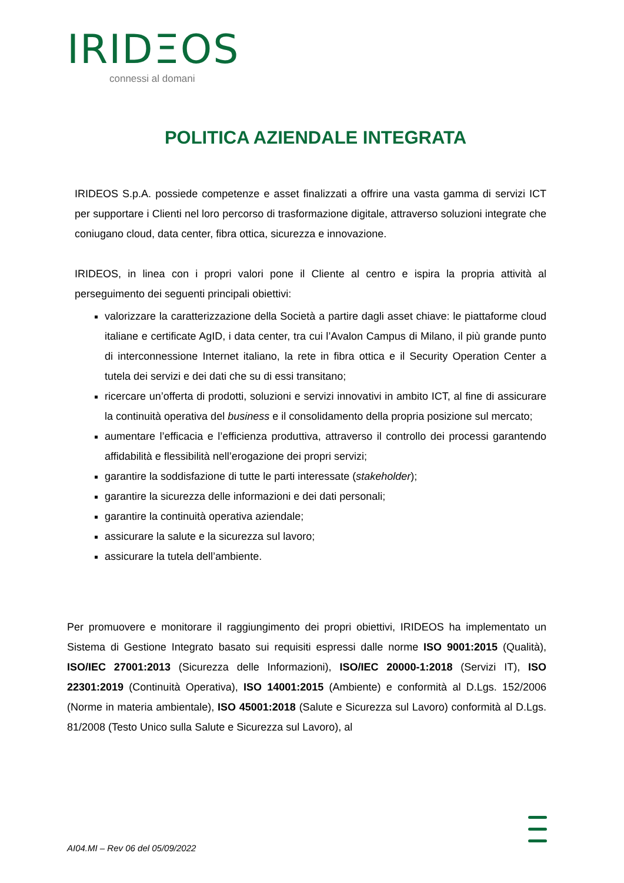IRIDΞOS
connessi al domani
POLITICA AZIENDALE INTEGRATA
IRIDEOS S.p.A. possiede competenze e asset finalizzati a offrire una vasta gamma di servizi ICT per supportare i Clienti nel loro percorso di trasformazione digitale, attraverso soluzioni integrate che coniugano cloud, data center, fibra ottica, sicurezza e innovazione.
IRIDEOS, in linea con i propri valori pone il Cliente al centro e ispira la propria attività al perseguimento dei seguenti principali obiettivi:
valorizzare la caratterizzazione della Società a partire dagli asset chiave: le piattaforme cloud italiane e certificate AgID, i data center, tra cui l’Avalon Campus di Milano, il più grande punto di interconnessione Internet italiano, la rete in fibra ottica e il Security Operation Center a tutela dei servizi e dei dati che su di essi transitano;
ricercare un’offerta di prodotti, soluzioni e servizi innovativi in ambito ICT, al fine di assicurare la continuità operativa del business e il consolidamento della propria posizione sul mercato;
aumentare l’efficacia e l’efficienza produttiva, attraverso il controllo dei processi garantendo affidabilità e flessibilità nell’erogazione dei propri servizi;
garantire la soddisfazione di tutte le parti interessate (stakeholder);
garantire la sicurezza delle informazioni e dei dati personali;
garantire la continuità operativa aziendale;
assicurare la salute e la sicurezza sul lavoro;
assicurare la tutela dell’ambiente.
Per promuovere e monitorare il raggiungimento dei propri obiettivi, IRIDEOS ha implementato un Sistema di Gestione Integrato basato sui requisiti espressi dalle norme ISO 9001:2015 (Qualità), ISO/IEC 27001:2013 (Sicurezza delle Informazioni), ISO/IEC 20000-1:2018 (Servizi IT), ISO 22301:2019 (Continuità Operativa), ISO 14001:2015 (Ambiente) e conformità al D.Lgs. 152/2006 (Norme in materia ambientale), ISO 45001:2018 (Salute e Sicurezza sul Lavoro) conformità al D.Lgs. 81/2008 (Testo Unico sulla Salute e Sicurezza sul Lavoro), al
AI04.MI – Rev 06 del 05/09/2022